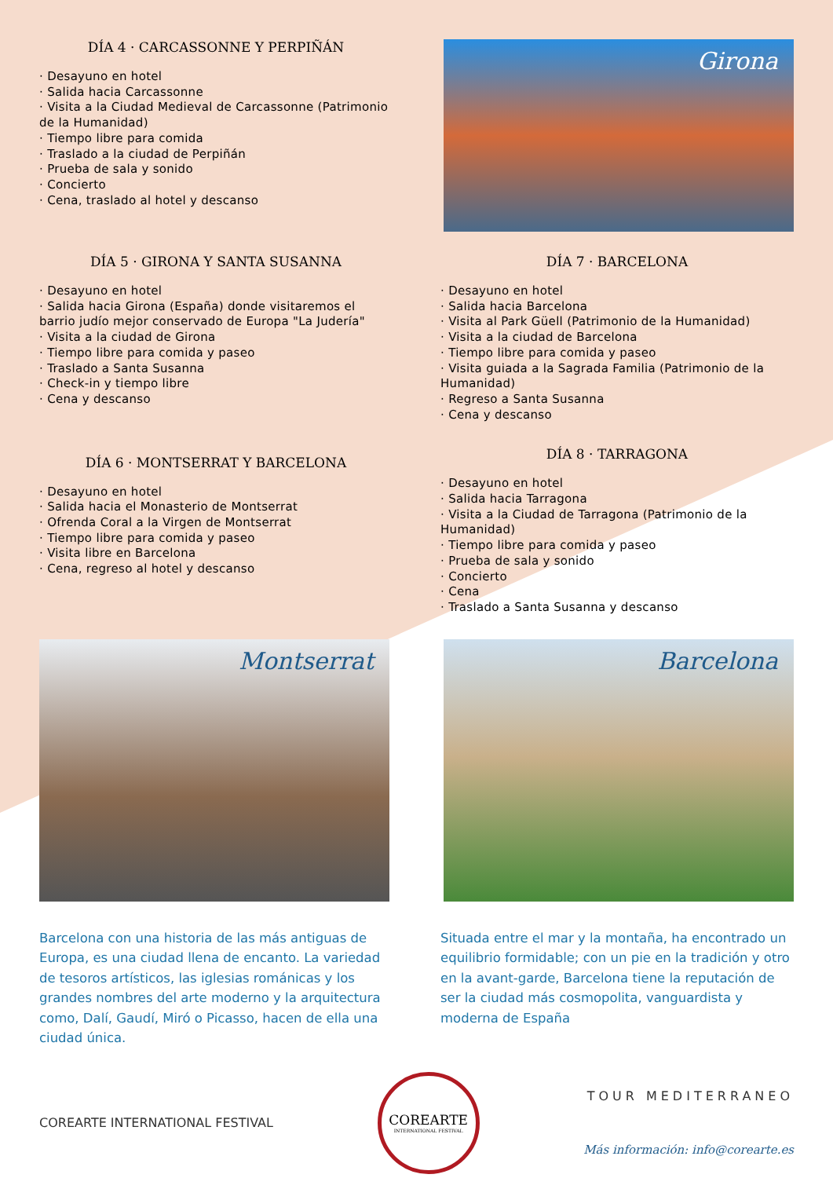DÍA 4 · CARCASSONNE Y PERPIÑÁN
· Desayuno en hotel
· Salida hacia Carcassonne
· Visita a la Ciudad Medieval de Carcassonne (Patrimonio de la Humanidad)
· Tiempo libre para comida
· Traslado a la ciudad de Perpiñán
· Prueba de sala y sonido
· Concierto
· Cena, traslado al hotel y descanso
Girona
DÍA 5 · GIRONA Y SANTA SUSANNA
· Desayuno en hotel
· Salida hacia Girona (España) donde visitaremos el barrio judío mejor conservado de Europa "La Judería"
· Visita a la ciudad de Girona
· Tiempo libre para comida y paseo
· Traslado a Santa Susanna
· Check-in y tiempo libre
· Cena y descanso
DÍA 6 · MONTSERRAT Y BARCELONA
· Desayuno en hotel
· Salida hacia el Monasterio de Montserrat
· Ofrenda Coral a la Virgen de Montserrat
· Tiempo libre para comida y paseo
· Visita libre en Barcelona
· Cena, regreso al hotel y descanso
DÍA 7 · BARCELONA
· Desayuno en hotel
· Salida hacia Barcelona
· Visita al Park Güell (Patrimonio de la Humanidad)
· Visita a la ciudad de Barcelona
· Tiempo libre para comida y paseo
· Visita guiada a la Sagrada Familia (Patrimonio de la Humanidad)
· Regreso a Santa Susanna
· Cena y descanso
DÍA 8 · TARRAGONA
· Desayuno en hotel
· Salida hacia Tarragona
· Visita a la Ciudad de Tarragona (Patrimonio de la Humanidad)
· Tiempo libre para comida y paseo
· Prueba de sala y sonido
· Concierto
· Cena
· Traslado a Santa Susanna y descanso
Montserrat
Barcelona
Barcelona con una historia de las más antiguas de Europa, es una ciudad llena de encanto. La variedad de tesoros artísticos, las iglesias románicas y los grandes nombres del arte moderno y la arquitectura como, Dalí, Gaudí, Miró o Picasso, hacen de ella una ciudad única.
Situada entre el mar y la montaña, ha encontrado un equilibrio formidable; con un pie en la tradición y otro en la avant-garde, Barcelona tiene la reputación de ser la ciudad más cosmopolita, vanguardista y moderna de España
COREARTE INTERNATIONAL FESTIVAL
COREARTE
INTERNATIONAL FESTIVAL
TOUR MEDITERRANEO
Más información: info@corearte.es